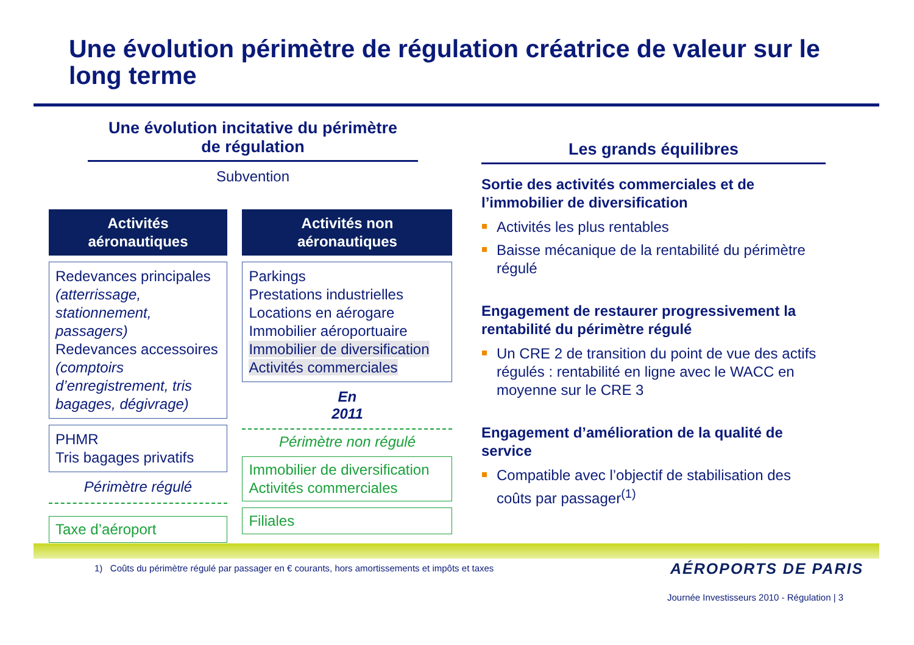Une évolution périmètre de régulation créatrice de valeur sur le long terme
Une évolution incitative du périmètre
de régulation
Subvention
Activités
aéronautiques
Redevances principales (atterrissage, stationnement, passagers)
Redevances accessoires (comptoirs d’enregistrement, tris bagages, dégivrage)
PHMR
Tris bagages privatifs
Périmètre régulé
Taxe d’aéroport
Activités non
aéronautiques
Parkings
Prestations industrielles
Locations en aérogare
Immobilier aéroportuaire
Immobilier de diversification
Activités commerciales
En
2011
Périmètre non régulé
Immobilier de diversification
Activités commerciales
Filiales
Les grands équilibres
Sortie des activités commerciales et de l’immobilier de diversification
Activités les plus rentables
Baisse mécanique de la rentabilité du périmètre régulé
Engagement de restaurer progressivement la rentabilité du périmètre régulé
Un CRE 2 de transition du point de vue des actifs régulés : rentabilité en ligne avec le WACC en moyenne sur le CRE 3
Engagement d’amélioration de la qualité de service
Compatible avec l’objectif de stabilisation des coûts par passager<sup>(1)</sup>
1) Coûts du périmètre régulé par passager en € courants, hors amortissements et impôts et taxes
AÉROPORTS DE PARIS
Journée Investisseurs 2010 - Régulation | 3